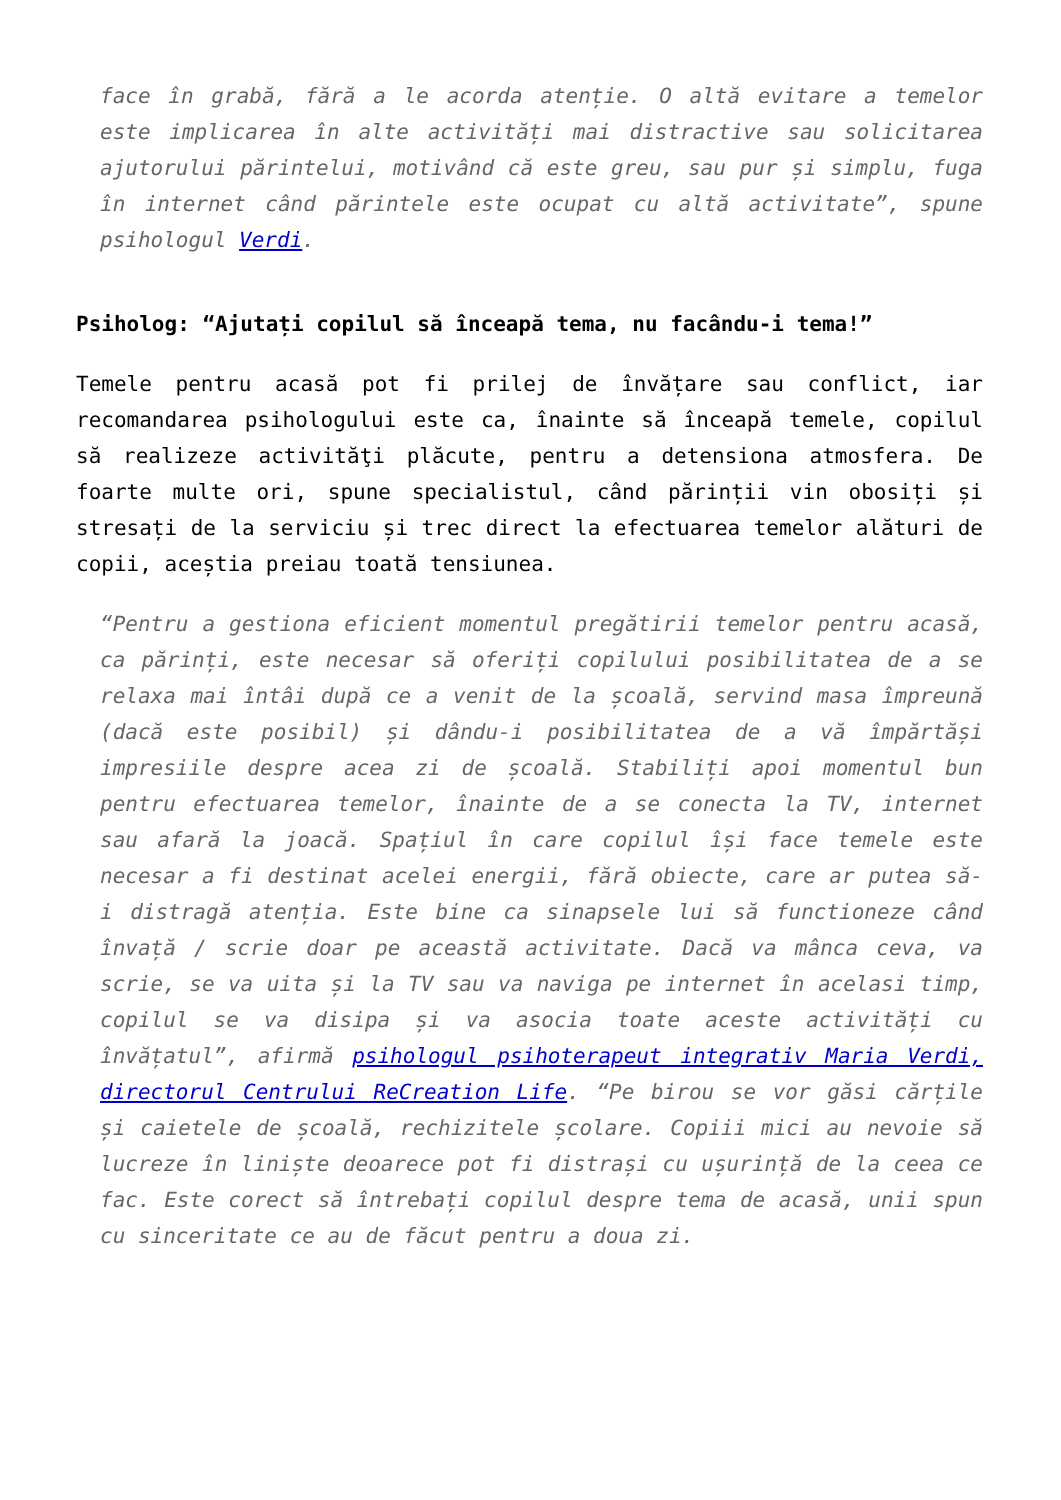face în grabă, fără a le acorda atenție. O altă evitare a temelor este implicarea în alte activități mai distractive sau solicitarea ajutorului părintelui, motivând că este greu, sau pur și simplu, fuga în internet când părintele este ocupat cu altă activitate”, spune psihologul Verdi.
Psiholog: “Ajutați copilul să înceapă tema, nu facându-i tema!”
Temele pentru acasă pot fi prilej de învățare sau conflict, iar recomandarea psihologului este ca, înainte să înceapă temele, copilul să realizeze activităţi plăcute, pentru a detensiona atmosfera. De foarte multe ori, spune specialistul, când părinții vin obosiți și stresați de la serviciu și trec direct la efectuarea temelor alături de copii, aceștia preiau toată tensiunea.
“Pentru a gestiona eficient momentul pregătirii temelor pentru acasă, ca părinți, este necesar să oferiți copilului posibilitatea de a se relaxa mai întâi după ce a venit de la școală, servind masa împreună (dacă este posibil) și dându-i posibilitatea de a vă împărtăși impresiile despre acea zi de școală. Stabiliți apoi momentul bun pentru efectuarea temelor, înainte de a se conecta la TV, internet sau afară la joacă. Spațiul în care copilul își face temele este necesar a fi destinat acelei energii, fără obiecte, care ar putea să-i distragă atenția. Este bine ca sinapsele lui să functioneze când învață / scrie doar pe această activitate. Dacă va mânca ceva, va scrie, se va uita și la TV sau va naviga pe internet în acelasi timp, copilul se va disipa și va asocia toate aceste activități cu învățatul”, afirmă psihologul psihoterapeut integrativ Maria Verdi, directorul Centrului ReCreation Life. “Pe birou se vor găsi cărțile și caietele de școală, rechizitele școlare. Copiii mici au nevoie să lucreze în liniște deoarece pot fi distrași cu ușurință de la ceea ce fac. Este corect să întrebați copilul despre tema de acasă, unii spun cu sinceritate ce au de făcut pentru a doua zi.